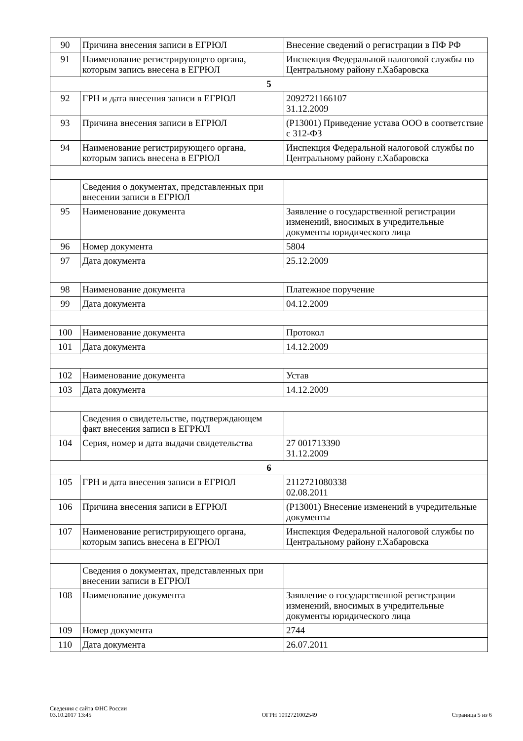| 90 | Причина внесения записи в ЕГРЮЛ | Внесение сведений о регистрации в ПФ РФ |
| 91 | Наименование регистрирующего органа, которым запись внесена в ЕГРЮЛ | Инспекция Федеральной налоговой службы по Центральному району г.Хабаровска |
| 5 | | |
| 92 | ГРН и дата внесения записи в ЕГРЮЛ | 2092721166107 31.12.2009 |
| 93 | Причина внесения записи в ЕГРЮЛ | (Р13001) Приведение устава ООО в соответствие с 312-ФЗ |
| 94 | Наименование регистрирующего органа, которым запись внесена в ЕГРЮЛ | Инспекция Федеральной налоговой службы по Центральному району г.Хабаровска |
| | Сведения о документах, представленных при внесении записи в ЕГРЮЛ | |
| 95 | Наименование документа | Заявление о государственной регистрации изменений, вносимых в учредительные документы юридического лица |
| 96 | Номер документа | 5804 |
| 97 | Дата документа | 25.12.2009 |
| 98 | Наименование документа | Платежное поручение |
| 99 | Дата документа | 04.12.2009 |
| 100 | Наименование документа | Протокол |
| 101 | Дата документа | 14.12.2009 |
| 102 | Наименование документа | Устав |
| 103 | Дата документа | 14.12.2009 |
| | Сведения о свидетельстве, подтверждающем факт внесения записи в ЕГРЮЛ | |
| 104 | Серия, номер и дата выдачи свидетельства | 27 001713390 31.12.2009 |
| 6 | | |
| 105 | ГРН и дата внесения записи в ЕГРЮЛ | 2112721080338 02.08.2011 |
| 106 | Причина внесения записи в ЕГРЮЛ | (Р13001) Внесение изменений в учредительные документы |
| 107 | Наименование регистрирующего органа, которым запись внесена в ЕГРЮЛ | Инспекция Федеральной налоговой службы по Центральному району г.Хабаровска |
| | Сведения о документах, представленных при внесении записи в ЕГРЮЛ | |
| 108 | Наименование документа | Заявление о государственной регистрации изменений, вносимых в учредительные документы юридического лица |
| 109 | Номер документа | 2744 |
| 110 | Дата документа | 26.07.2011 |
Сведения с сайта ФНС России
03.10.2017 13:45
ОГРН 1092721002549
Страница 5 из 6